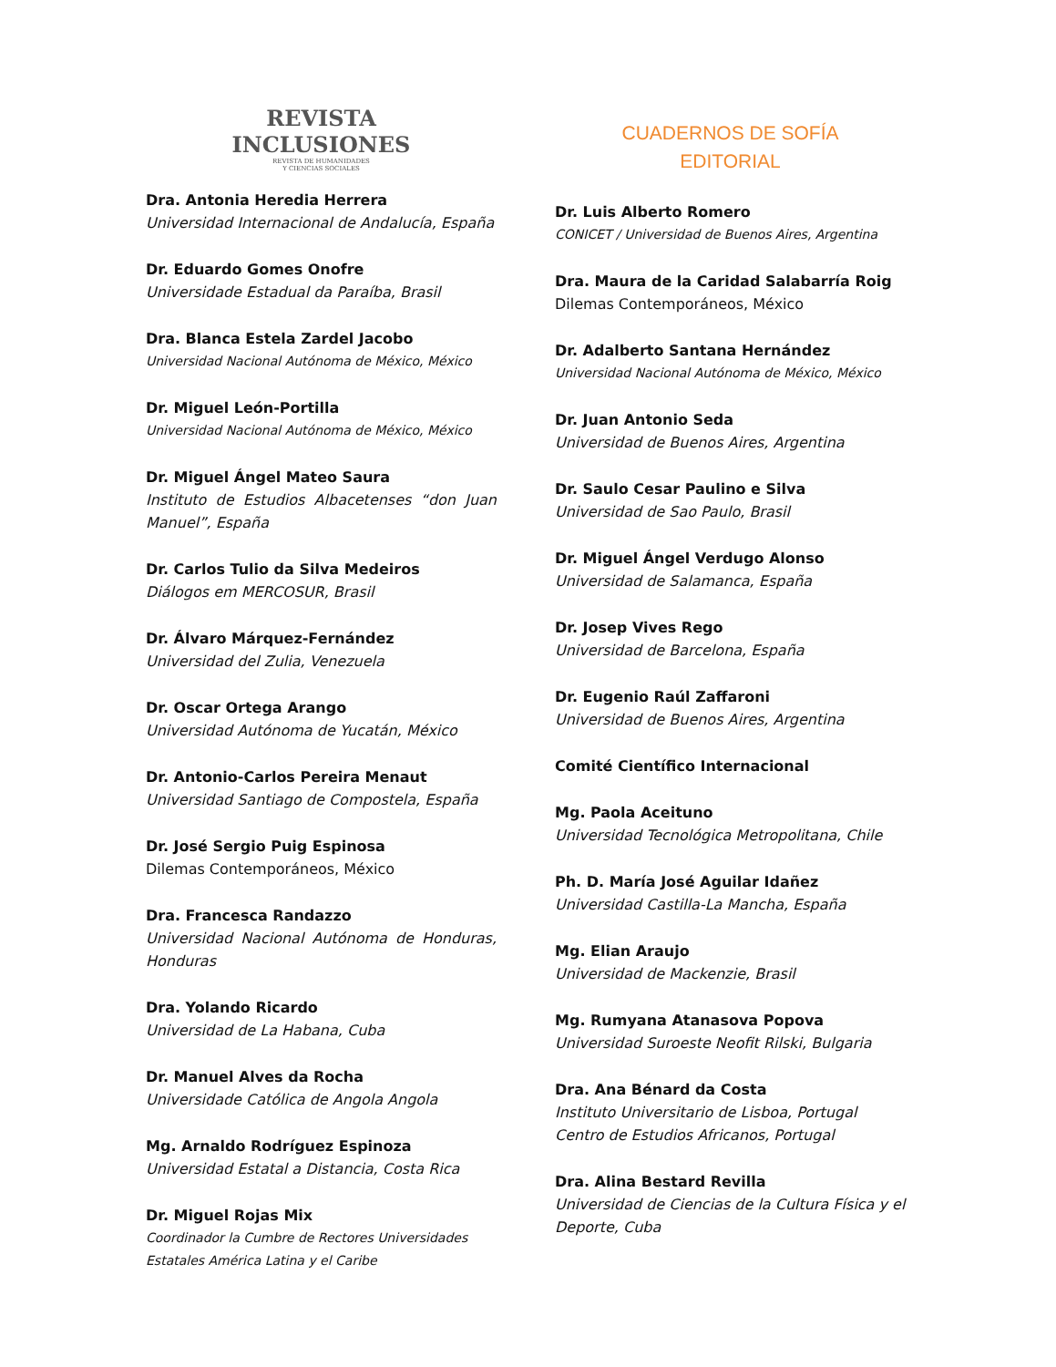REVISTA
INCLUSIONES
REVISTA DE HUMANIDADES
Y CIENCIAS SOCIALES
Dra. Antonia Heredia Herrera
Universidad Internacional de Andalucía, España
Dr. Eduardo Gomes Onofre
Universidade Estadual da Paraíba, Brasil
Dra. Blanca Estela Zardel Jacobo
Universidad Nacional Autónoma de México, México
Dr. Miguel León-Portilla
Universidad Nacional Autónoma de México, México
Dr. Miguel Ángel Mateo Saura
Instituto de Estudios Albacetenses “don Juan Manuel”, España
Dr. Carlos Tulio da Silva Medeiros
Diálogos em MERCOSUR, Brasil
Dr. Álvaro Márquez-Fernández
Universidad del Zulia, Venezuela
Dr. Oscar Ortega Arango
Universidad Autónoma de Yucatán, México
Dr. Antonio-Carlos Pereira Menaut
Universidad Santiago de Compostela, España
Dr. José Sergio Puig Espinosa
Dilemas Contemporáneos, México
Dra. Francesca Randazzo
Universidad Nacional Autónoma de Honduras, Honduras
Dra. Yolando Ricardo
Universidad de La Habana, Cuba
Dr. Manuel Alves da Rocha
Universidade Católica de Angola Angola
Mg. Arnaldo Rodríguez Espinoza
Universidad Estatal a Distancia, Costa Rica
Dr. Miguel Rojas Mix
Coordinador la Cumbre de Rectores Universidades Estatales América Latina y el Caribe
CUADERNOS DE SOFÍA
EDITORIAL
Dr. Luis Alberto Romero
CONICET / Universidad de Buenos Aires, Argentina
Dra. Maura de la Caridad Salabarría Roig
Dilemas Contemporáneos, México
Dr. Adalberto Santana Hernández
Universidad Nacional Autónoma de México, México
Dr. Juan Antonio Seda
Universidad de Buenos Aires, Argentina
Dr. Saulo Cesar Paulino e Silva
Universidad de Sao Paulo, Brasil
Dr. Miguel Ángel Verdugo Alonso
Universidad de Salamanca, España
Dr. Josep Vives Rego
Universidad de Barcelona, España
Dr. Eugenio Raúl Zaffaroni
Universidad de Buenos Aires, Argentina
Comité Científico Internacional
Mg. Paola Aceituno
Universidad Tecnológica Metropolitana, Chile
Ph. D. María José Aguilar Idañez
Universidad Castilla-La Mancha, España
Mg. Elian Araujo
Universidad de Mackenzie, Brasil
Mg. Rumyana Atanasova Popova
Universidad Suroeste Neofit Rilski, Bulgaria
Dra. Ana Bénard da Costa
Instituto Universitario de Lisboa, Portugal
Centro de Estudios Africanos, Portugal
Dra. Alina Bestard Revilla
Universidad de Ciencias de la Cultura Física y el Deporte, Cuba